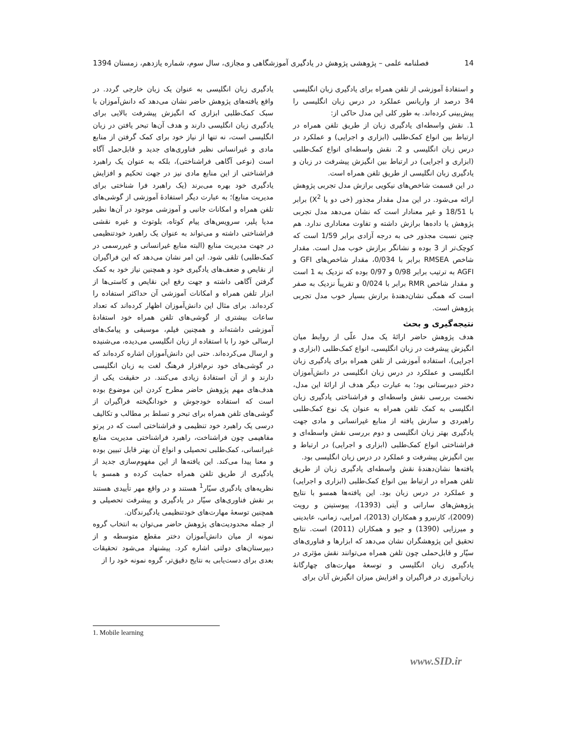14 فصلنامه علمی – پژوهشی پژوهش در یادگیری آموزشگاهی و مجازی، سال سوم، شماره یازدهم، زمستان 1394
و استفادهٔ آموزشی از تلفن همراه برای یادگیری زبان انگلیسی 34 درصد از واریانس عملکرد در درس زبان انگلیسی را پیش‌بینی کرده‌اند. به طور کلی این مدل حاکی از:
1. نقش واسطه‌ای یادگیری زبان از طریق تلفن همراه در ارتباط بین انواع کمک‌طلبی (ابزاری و اجرایی) و عملکرد در درس زبان انگلیسی و 2. نقش واسطه‌ای انواع کمک‌طلبی (ابزاری و اجرایی) در ارتباط بین انگیزش پیشرفت در زبان و یادگیری زبان انگلیسی از طریق تلفن همراه است.
در این قسمت شاخص‌های نیکویی برازش مدل تجربی پژوهش ارائه می‌شود. در این مدل مقدار مجذور (خی دو یا X<sup>2</sup>) برابر با 18/51 و غیر معنادار است که نشان می‌دهد مدل تجربی پژوهش یا داده‌ها برازش داشته و تفاوت معناداری ندارد. هم چنین نسبت مجذور خی به درجه آزادی برابر 1/59 است که کوچک‌تر از 3 بوده و نشانگر برازش خوب مدل است. مقدار شاخص RMSEA برابر با 0/034، مقدار شاخص‌های GFI و AGFI به ترتیب برابر 0/98 و 0/97 بوده که نزدیک به 1 است و مقدار شاخص RMR برابر با 0/024 و تقریباً نزدیک به صفر است که همگی نشان‌دهندهٔ برازش بسیار خوب مدل تجربی پژوهش است.
نتیجه‌گیری و بحث
هدف پژوهش حاضر ارائهٔ یک مدل علّی از روابط میان انگیزش پیشرفت در زبان انگلیسی، انواع کمک‌طلبی (ابزاری و اجرایی)، استفاده آموزشی از تلفن همراه برای یادگیری زبان انگلیسی و عملکرد در درس زبان انگلیسی در دانش‌آموزان دختر دبیرستانی بود؛ به عبارت دیگر هدف از ارائهٔ این مدل، نخست بررسی نقش واسطه‌ای و فراشناختی یادگیری زبان انگلیسی به کمک تلفن همراه به عنوان یک نوع کمک‌طلبی راهبردی و سازش یافته از منابع غیرانسانی و مادی جهت یادگیری بهتر زبان انگلیسی و دوم بررسی نقش واسطه‌ای و فراشناختی انواع کمک‌طلبی (ابزاری و اجرایی) در ارتباط و بین انگیزش پیشرفت و عملکرد در درس زبان انگلیسی بود.
یافته‌ها نشان‌دهندهٔ نقش واسطه‌ای یادگیری زبان از طریق تلفن همراه در ارتباط بین انواع کمک‌طلبی (ابزاری و اجرایی) و عملکرد در درس زبان بود. این یافته‌ها همسو با نتایج پژوهش‌های سارانی و آیتی (1393)، پیوستینن و رویت (2009)، کارنیرو و همکاران (2013)، امرایی، زمانی، عابدینی و میرزایی (1390) و جیو و همکاران (2011) است. نتایج تحقیق این پژوهشگران نشان می‌دهد که ابزارها و فناوری‌های سیّار و قابل‌حملی چون تلفن همراه می‌توانند نقش مؤثری در یادگیری زبان انگلیسی و توسعهٔ مهارت‌های چهارگانهٔ زبان‌آموزی در فراگیران و افزایش میزان انگیزش آنان برای
یادگیری زبان انگلیسی به عنوان یک زبان خارجی گردد. در واقع یافته‌های پژوهش حاضر نشان می‌دهد که دانش‌آموزان با سبک کمک‌طلبی ابزاری که انگیزش پیشرفت بالایی برای یادگیری زبان انگلیسی دارند و هدف آن‌ها تبحر یافتن در زبان انگلیسی است، نه تنها از نیاز خود برای کمک گرفتن از منابع مادی و غیرانسانی نظیر فناوری‌های جدید و قابل‌حمل آگاه است (نوعی آگاهی فراشناختی)، بلکه به عنوان یک راهبرد فراشناختی از این منابع مادی نیز در جهت تحکیم و افزایش یادگیری خود بهره می‌برند (یک راهبرد فرا شناختی برای مدیریت منابع)؛ به عبارت دیگر استفادهٔ آموزشی از گوشی‌های تلفن همراه و امکانات جانبی و آموزشی موجود در آن‌ها نظیر مدیا پلیر، سرویس‌های پیام کوتاه، بلوتوث و غیره نقشی فراشناختی داشته و می‌تواند به عنوان یک راهبرد خودتنظیمی در جهت مدیریت منابع (البته منابع غیرانسانی و غیررسمی در کمک‌طلبی) تلقی شود. این امر نشان می‌دهد که این فراگیران از نقایص و ضعف‌های یادگیری خود و همچنین نیاز خود به کمک گرفتن آگاهی داشته و جهت رفع این نقایص و کاستی‌ها از ابزار تلفن همراه و امکانات آموزشی آن حداکثر استفاده را کرده‌اند. برای مثال این دانش‌آموزان اظهار کرده‌اند که تعداد ساعات بیشتری از گوشی‌های تلفن همراه خود استفادهٔ آموزشی داشته‌اند و همچنین فیلم، موسیقی و پیامک‌های ارسالی خود را با استفاده از زبان انگلیسی می‌دیده، می‌شنیده و ارسال می‌کرده‌اند. حتی این دانش‌آموزان اشاره کرده‌اند که در گوشی‌های خود نرم‌افزار فرهنگ لغت به زبان انگلیسی دارند و از آن استفادهٔ زیادی می‌کنند. در حقیقت یکی از هدف‌های مهم پژوهش حاضر مطرح کردن این موضوع بوده است که استفاده خودجوش و خودانگیخته فراگیران از گوشی‌های تلفن همراه برای تبحر و تسلط بر مطالب و تکالیف درسی یک راهبرد خود تنظیمی و فراشناختی است که در پرتو مفاهیمی چون فراشناخت، راهبرد فراشناختی مدیریت منابع غیرانسانی، کمک‌طلبی تحصیلی و انواع آن بهتر قابل تبیین بوده و معنا پیدا می‌کند. این یافته‌ها از این مفهوم‌سازی جدید از یادگیری از طریق تلفن همراه حمایت کرده و همسو با نظریه‌های یادگیری سیّار<sup>1</sup> هستند و در واقع مهر تأییدی هستند بر نقش فناوری‌های سیّار در یادگیری و پیشرفت تحصیلی و همچنین توسعهٔ مهارت‌های خودتنظیمی یادگیرندگان.
از جمله محدودیت‌های پژوهش حاضر می‌توان به انتخاب گروه نمونه از میان دانش‌آموزان دختر مقطع متوسطه و از دبیرستان‌های دولتی اشاره کرد. پیشنهاد می‌شود تحقیقات بعدی برای دست‌یابی به نتایج دقیق‌تر، گروه نمونه خود را از
1. Mobile learning
www.SID.ir